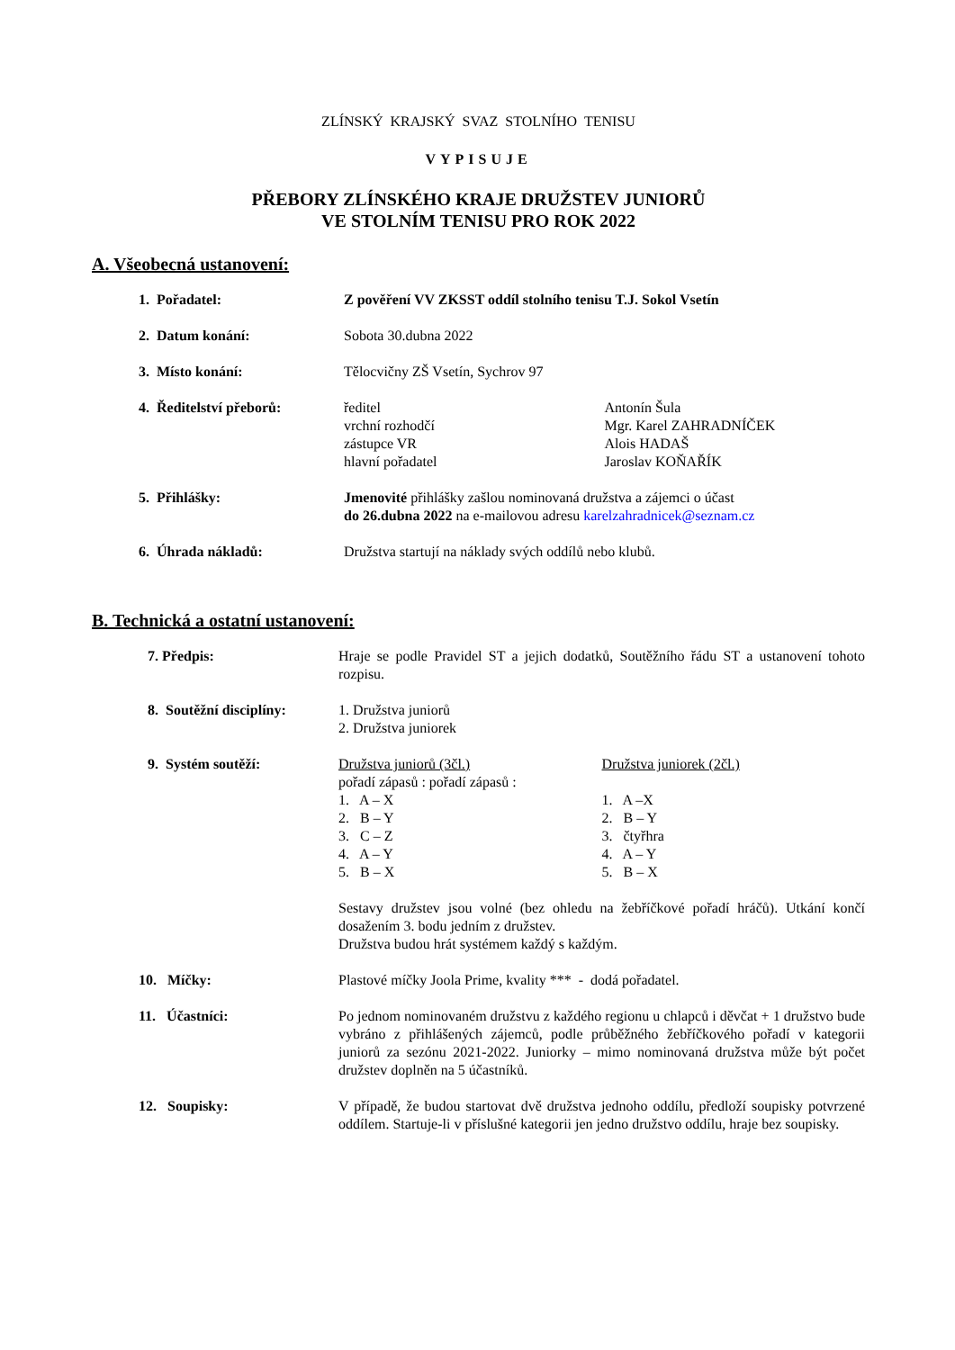ZLÍNSKÝ KRAJSKÝ SVAZ STOLNÍHO TENISU
VYPISUJE
PŘEBORY ZLÍNSKÉHO KRAJE DRUŽSTEV JUNIORŮ
VE STOLNÍM TENISU PRO ROK 2022
A. Všeobecná ustanovení:
1. Pořadatel: Z pověření VV ZKSST oddíl stolního tenisu T.J. Sokol Vsetín
2. Datum konání: Sobota 30.dubna 2022
3. Místo konání: Tělocvičny ZŠ Vsetín, Sychrov 97
4. Ředitelství přeborů: ředitel
vrchní rozhodčí
zástupce VR
hlavní pořadatel
Antonín Šula
Mgr. Karel ZAHRADNÍČEK
Alois HADAŠ
Jaroslav KOŇAŘÍK
5. Přihlášky: Jmenovité přihlášky zašlou nominovaná družstva a zájemci o účast
do 26.dubna 2022 na e-mailovou adresu karelzahradnicek@seznam.cz
6. Úhrada nákladů: Družstva startují na náklady svých oddílů nebo klubů.
B. Technická a ostatní ustanovení:
7. Předpis: Hraje se podle Pravidel ST a jejich dodatků, Soutěžního řádu ST a ustanovení tohoto rozpisu.
8. Soutěžní disciplíny: 1. Družstva juniorů
2. Družstva juniorek
9. Systém soutěží: Družstva juniorů (3čl.)
pořadí zápasů : pořadí zápasů :
1. A – X
2. B – Y
3. C – Z
4. A – Y
5. B – X
Družstva juniorek (2čl.)
1. A –X
2. B – Y
3. čtyřhra
4. A – Y
5. B – X
Sestavy družstev jsou volné (bez ohledu na žebříčkové pořadí hráčů). Utkání končí dosažením 3. bodu jedním z družstev.
Družstva budou hrát systémem každý s každým.
10. Míčky: Plastové míčky Joola Prime, kvality *** - dodá pořadatel.
11. Účastníci: Po jednom nominovaném družstvu z každého regionu u chlapců i děvčat + 1 družstvo bude vybráno z přihlášených zájemců, podle průběžného žebříčkového pořadí v kategorii juniorů za sezónu 2021-2022. Juniorky – mimo nominovaná družstva může být počet družstev doplněn na 5 účastníků.
12. Soupisky: V případě, že budou startovat dvě družstva jednoho oddílu, předloží soupisky potvrzené oddílem. Startuje-li v příslušné kategorii jen jedno družstvo oddílu, hraje bez soupisky.